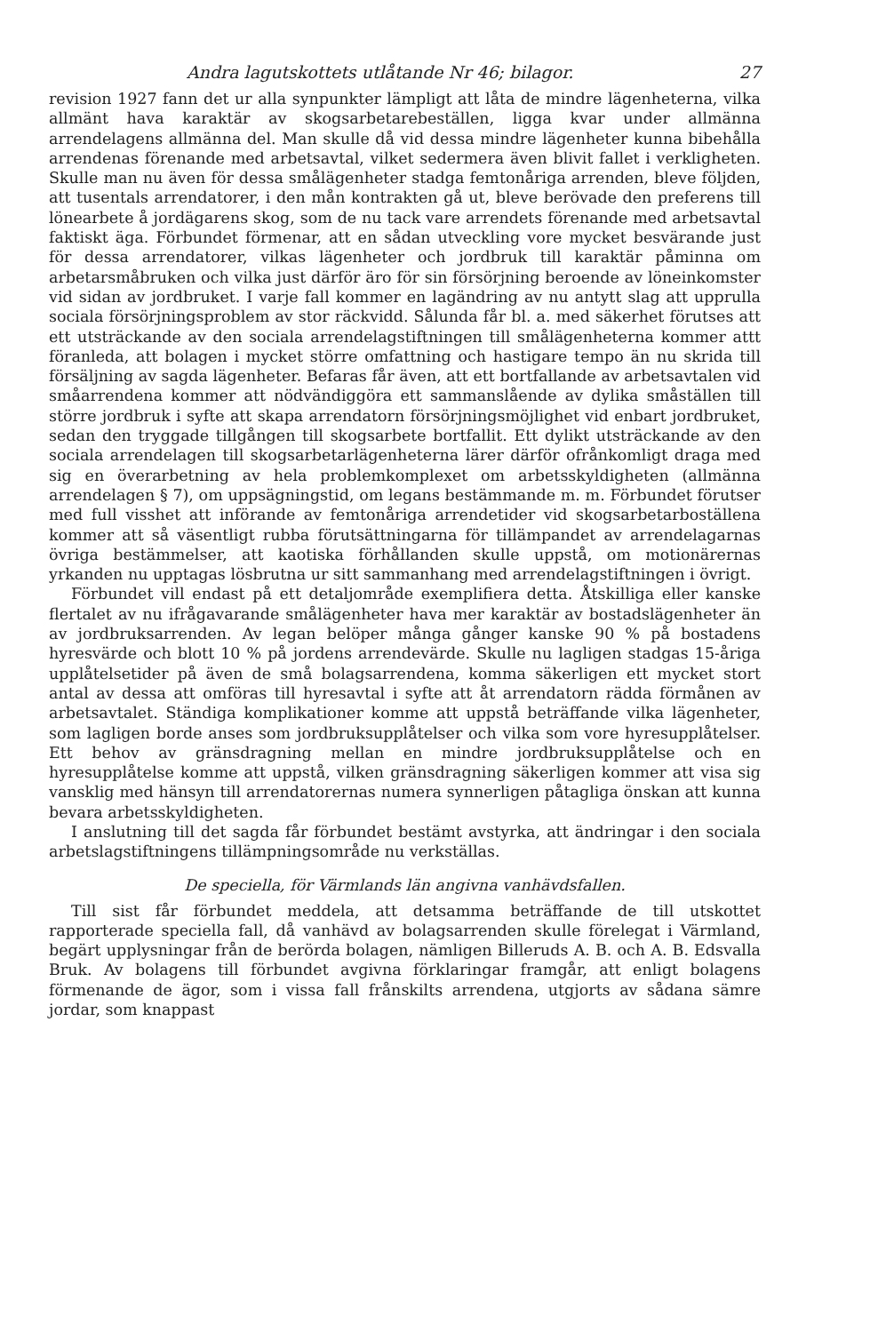Andra lagutskottets utlåtande Nr 46; bilagor. 27
revision 1927 fann det ur alla synpunkter lämpligt att låta de mindre lägenheterna, vilka allmänt hava karaktär av skogsarbetarebeställen, ligga kvar under allmänna arrendelagens allmänna del. Man skulle då vid dessa mindre lägenheter kunna bibehålla arrendenas förenande med arbetsavtal, vilket sedermera även blivit fallet i verkligheten. Skulle man nu även för dessa smålägenheter stadga femtonåriga arrenden, bleve följden, att tusentals arrendatorer, i den mån kontrakten gå ut, bleve berövade den preferens till lönearbete å jordägarens skog, som de nu tack vare arrendets förenande med arbetsavtal faktiskt äga. Förbundet förmenar, att en sådan utveckling vore mycket besvärande just för dessa arrendatorer, vilkas lägenheter och jordbruk till karaktär påminna om arbetarsmåbruken och vilka just därför äro för sin försörjning beroende av löneinkomster vid sidan av jordbruket. I varje fall kommer en lagändring av nu antytt slag att upprulla sociala försörjningsproblem av stor räckvidd. Sålunda får bl. a. med säkerhet förutses att ett utsträckande av den sociala arrendelagstiftningen till smålägenheterna kommer attt föranleda, att bolagen i mycket större omfattning och hastigare tempo än nu skrida till försäljning av sagda lägenheter. Befaras får även, att ett bortfallande av arbetsavtalen vid småarrendena kommer att nödvändiggöra ett sammanslående av dylika småställen till större jordbruk i syfte att skapa arrendatorn försörjningsmöjlighet vid enbart jordbruket, sedan den tryggade tillgången till skogsarbete bortfallit. Ett dylikt utsträckande av den sociala arrendelagen till skogsarbetarlägenheterna lärer därför ofrånkomligt draga med sig en överarbetning av hela problemkomplexet om arbetsskyldigheten (allmänna arrendelagen § 7), om uppsägningstid, om legans bestämmande m. m. Förbundet förutser med full visshet att införande av femtonåriga arrendetider vid skogsarbetarboställena kommer att så väsentligt rubba förutsättningarna för tillämpandet av arrendelagarnas övriga bestämmelser, att kaotiska förhållanden skulle uppstå, om motionärernas yrkanden nu upptagas lösbrutna ur sitt sammanhang med arrendelagstiftningen i övrigt.
Förbundet vill endast på ett detaljområde exemplifiera detta. Åtskilliga eller kanske flertalet av nu ifrågavarande smålägenheter hava mer karaktär av bostadslägenheter än av jordbruksarrenden. Av legan belöper många gånger kanske 90 % på bostadens hyresvärde och blott 10 % på jordens arrendevärde. Skulle nu lagligen stadgas 15-åriga upplåtelsetider på även de små bolagsarrendena, komma säkerligen ett mycket stort antal av dessa att omföras till hyresavtal i syfte att åt arrendatorn rädda förmånen av arbetsavtalet. Ständiga komplikationer komme att uppstå beträffande vilka lägenheter, som lagligen borde anses som jordbruksupplåtelser och vilka som vore hyresupplåtelser. Ett behov av gränsdragning mellan en mindre jordbruksupplåtelse och en hyresupplåtelse komme att uppstå, vilken gränsdragning säkerligen kommer att visa sig vansklig med hänsyn till arrendatorernas numera synnerligen påtagliga önskan att kunna bevara arbetsskyldigheten.
I anslutning till det sagda får förbundet bestämt avstyrka, att ändringar i den sociala arbetslagstiftningens tillämpningsområde nu verkställas.
De speciella, för Värmlands län angivna vanhävdsfallen.
Till sist får förbundet meddela, att detsamma beträffande de till utskottet rapporterade speciella fall, då vanhävd av bolagsarrenden skulle förelegat i Värmland, begärt upplysningar från de berörda bolagen, nämligen Billeruds A. B. och A. B. Edsvalla Bruk. Av bolagens till förbundet avgivna förklaringar framgår, att enligt bolagens förmenande de ägor, som i vissa fall frånskilts arrendena, utgjorts av sådana sämre jordar, som knappast